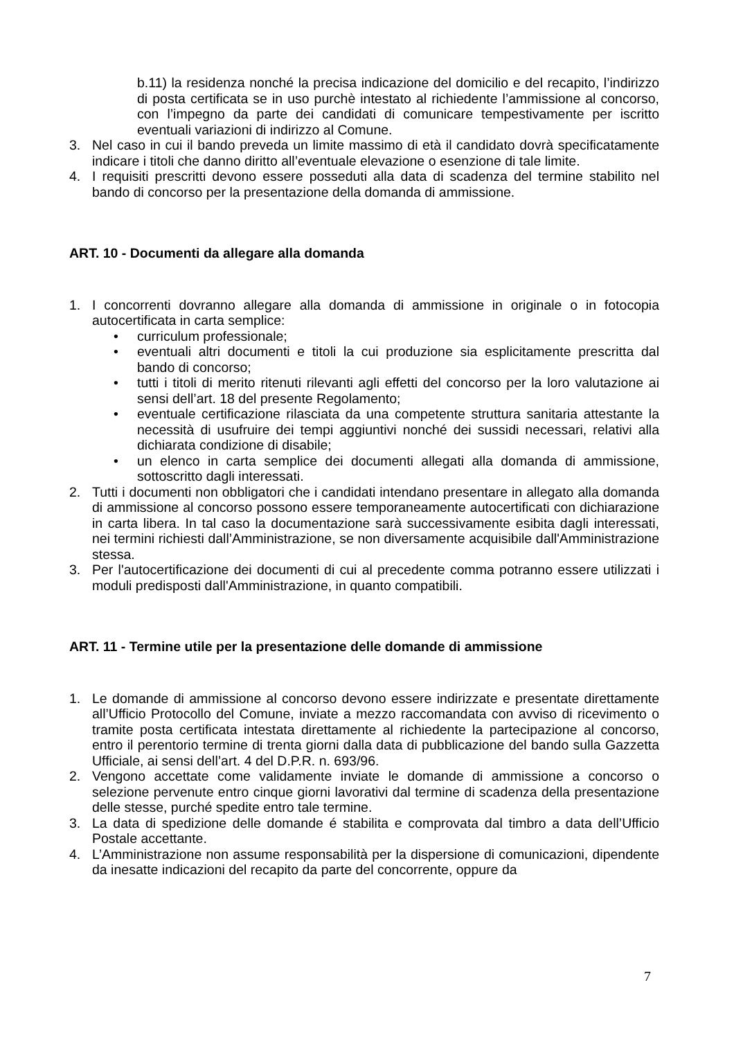b.11) la residenza nonché la precisa indicazione del domicilio e del recapito, l’indirizzo di posta certificata se in uso purchè intestato al richiedente l’ammissione al concorso, con l’impegno da parte dei candidati di comunicare tempestivamente per iscritto eventuali variazioni di indirizzo al Comune.
3. Nel caso in cui il bando preveda un limite massimo di età il candidato dovrà specificatamente indicare i titoli che danno diritto all’eventuale elevazione o esenzione di tale limite.
4. I requisiti prescritti devono essere posseduti alla data di scadenza del termine stabilito nel bando di concorso per la presentazione della domanda di ammissione.
ART. 10 - Documenti da allegare alla domanda
1. I concorrenti dovranno allegare alla domanda di ammissione in originale o in fotocopia autocertificata in carta semplice:
• curriculum professionale;
• eventuali altri documenti e titoli la cui produzione sia esplicitamente prescritta dal bando di concorso;
• tutti i titoli di merito ritenuti rilevanti agli effetti del concorso per la loro valutazione ai sensi dell’art. 18 del presente Regolamento;
• eventuale certificazione rilasciata da una competente struttura sanitaria attestante la necessità di usufruire dei tempi aggiuntivi nonché dei sussidi necessari, relativi alla dichiarata condizione di disabile;
• un elenco in carta semplice dei documenti allegati alla domanda di ammissione, sottoscritto dagli interessati.
2. Tutti i documenti non obbligatori che i candidati intendano presentare in allegato alla domanda di ammissione al concorso possono essere temporaneamente autocertificati con dichiarazione in carta libera. In tal caso la documentazione sarà successivamente esibita dagli interessati, nei termini richiesti dall’Amministrazione, se non diversamente acquisibile dall'Amministrazione stessa.
3. Per l'autocertificazione dei documenti di cui al precedente comma potranno essere utilizzati i moduli predisposti dall'Amministrazione, in quanto compatibili.
ART. 11 - Termine utile per la presentazione delle domande di ammissione
1. Le domande di ammissione al concorso devono essere indirizzate e presentate direttamente all’Ufficio Protocollo del Comune, inviate a mezzo raccomandata con avviso di ricevimento o tramite posta certificata intestata direttamente al richiedente la partecipazione al concorso, entro il perentorio termine di trenta giorni dalla data di pubblicazione del bando sulla Gazzetta Ufficiale, ai sensi dell’art. 4 del D.P.R. n. 693/96.
2. Vengono accettate come validamente inviate le domande di ammissione a concorso o selezione pervenute entro cinque giorni lavorativi dal termine di scadenza della presentazione delle stesse, purché spedite entro tale termine.
3. La data di spedizione delle domande é stabilita e comprovata dal timbro a data dell’Ufficio Postale accettante.
4. L’Amministrazione non assume responsabilità per la dispersione di comunicazioni, dipendente da inesatte indicazioni del recapito da parte del concorrente, oppure da
7